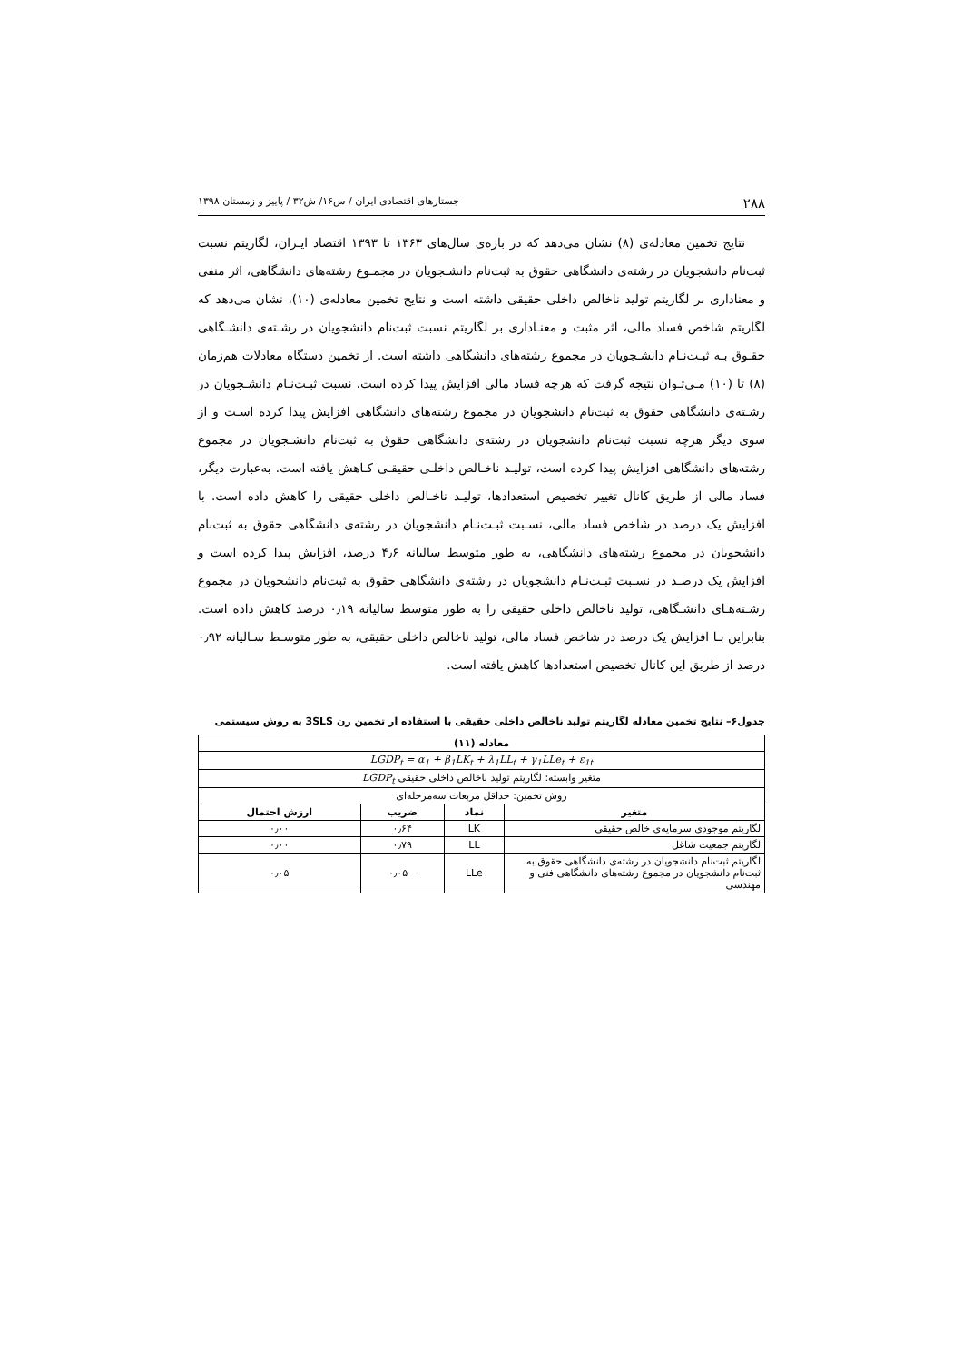۲۸۸ جستارهای اقتصادی ایران / س۱۶/ ش۳۲ / پاییز و زمستان ۱۳۹۸
نتایج تخمین معادله‌ی (۸) نشان می‌دهد که در بازه‌ی سال‌های ۱۳۶۳ تا ۱۳۹۳ اقتصاد ایـران، لگاریتم نسبت ثبت‌نام دانشجویان در رشته‌ی دانشگاهی حقوق به ثبت‌نام دانشـجویان در مجمـوع رشته‌های دانشگاهی، اثر منفی و معناداری بر لگاریتم تولید ناخالص داخلی حقیقی داشته است و نتایج تخمین معادله‌ی (۱۰)، نشان می‌دهد که لگاریتم شاخص فساد مالی، اثر مثبت و معنـاداری بر لگاریتم نسبت ثبت‌نام دانشجویان در رشـته‌ی دانشـگاهی حقـوق بـه ثبـت‌نـام دانشـجویان در مجموع رشته‌های دانشگاهی داشته است. از تخمین دستگاه معادلات هم‌زمان (۸) تا (۱۰) مـی‌تـوان نتیجه گرفت که هرچه فساد مالی افزایش پیدا کرده است، نسبت ثبـت‌نـام دانشـجویان در رشـته‌ی دانشگاهی حقوق به ثبت‌نام دانشجویان در مجموع رشته‌های دانشگاهی افزایش پیدا کرده اسـت و از سوی دیگر هرچه نسبت ثبت‌نام دانشجویان در رشته‌ی دانشگاهی حقوق به ثبت‌نام دانشـجویان در مجموع رشته‌های دانشگاهی افزایش پیدا کرده است، تولیـد ناخـالص داخلـی حقیقـی کـاهش یافته است. به‌عبارت دیگر، فساد مالی از طریق کانال تغییر تخصیص استعدادها، تولیـد ناخـالص داخلی حقیقی را کاهش داده است. با افزایش یک درصد در شاخص فساد مالی، نسـبت ثبـت‌نـام دانشجویان در رشته‌ی دانشگاهی حقوق به ثبت‌نام دانشجویان در مجموع رشته‌های دانشگاهی، به طور متوسط سالیانه ۴٫۶ درصد، افزایش پیدا کرده است و افزایش یک درصـد در نسـبت ثبـت‌نـام دانشجویان در رشته‌ی دانشگاهی حقوق به ثبت‌نام دانشجویان در مجموع رشـته‌هـای دانشـگاهی، تولید ناخالص داخلی حقیقی را به طور متوسط سالیانه ۰٫۱۹ درصد کاهش داده است. بنابراین بـا افزایش یک درصد در شاخص فساد مالی، تولید ناخالص داخلی حقیقی، به طور متوسـط سـالیانه ۰٫۹۲ درصد از طریق این کانال تخصیص استعدادها کاهش یافته است.
جدول۶– نتایج تخمین معادله لگاریتم تولید ناخالص داخلی حقیقی با استفاده ار تخمین زن 3SLS به روش سیستمی
| معادله (۱۱) | | | |
| --- | --- | --- | --- |
| LGDP<sub>t</sub> = α<sub>1</sub> + β<sub>1</sub>LK<sub>t</sub> + λ<sub>1</sub>LL<sub>t</sub> + γ<sub>1</sub>LLe<sub>t</sub> + ε<sub>1t</sub> | | | |
| متغیر وابسته: لگاریتم تولید ناخالص داخلی حقیقی LGDP<sub>t</sub> | | | |
| روش تخمین: حداقل مربعات سه‌مرحله‌ای | | | |
| متغیر | نماد | ضریب | ارزش احتمال |
| لگاریتم موجودی سرمایه‌ی خالص حقیقی | LK | ۰٫۶۴ | ۰٫۰۰ |
| لگاریتم جمعیت شاغل | LL | ۰٫۷۹ | ۰٫۰۰ |
| لگاریتم ثبت‌نام دانشجویان در رشته‌ی دانشگاهی حقوق به ثبت‌نام دانشجویان در مجموع رشته‌های دانشگاهی فنی و مهندسی | LLe | −۰٫۰۵ | ۰٫۰۵ |